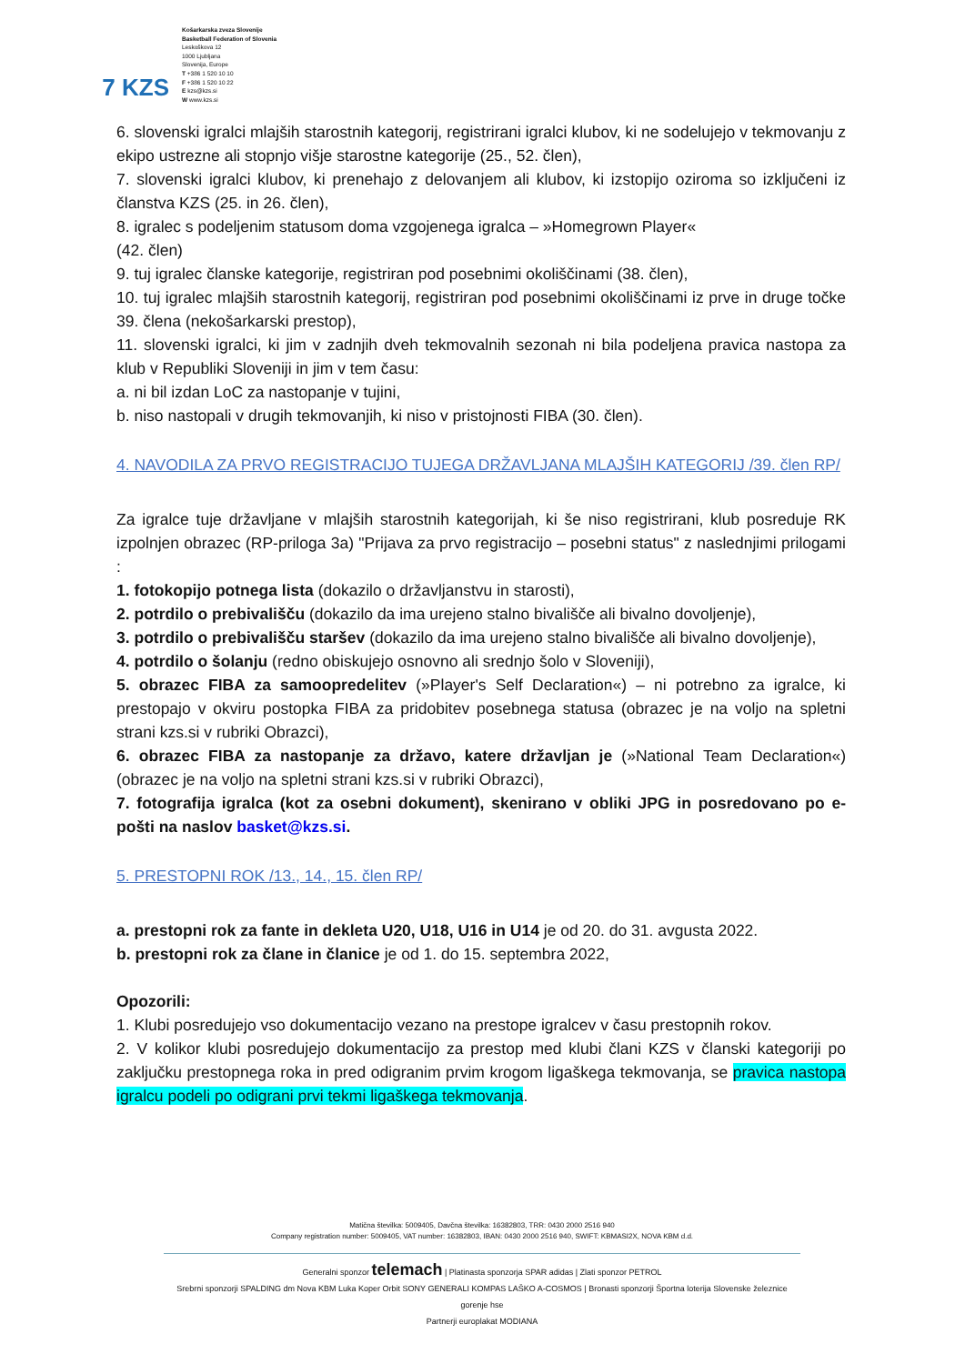7 KZS
Košarkarska zveza Slovenije
Basketball Federation of Slovenia
Leskoškova 12
1000 Ljubljana
Slovenija, Europe
T +386 1 520 10 10
F +386 1 520 10 22
E kzs@kzs.si
W www.kzs.si
6. slovenski igralci mlajših starostnih kategorij, registrirani igralci klubov, ki ne sodelujejo v tekmovanju z ekipo ustrezne ali stopnjo višje starostne kategorije (25., 52. člen),
7. slovenski igralci klubov, ki prenehajo z delovanjem ali klubov, ki izstopijo oziroma so izključeni iz članstva KZS (25. in 26. člen),
8. igralec s podeljenim statusom doma vzgojenega igralca – »Homegrown Player«
(42. člen)
9. tuj igralec članske kategorije, registriran pod posebnimi okoliščinami (38. člen),
10. tuj igralec mlajših starostnih kategorij, registriran pod posebnimi okoliščinami iz prve in druge točke 39. člena (nekošarkarski prestop),
11. slovenski igralci, ki jim v zadnjih dveh tekmovalnih sezonah ni bila podeljena pravica nastopa za klub v Republiki Sloveniji in jim v tem času:
a. ni bil izdan LoC za nastopanje v tujini,
b. niso nastopali v drugih tekmovanjih, ki niso v pristojnosti FIBA (30. člen).
4. NAVODILA ZA PRVO REGISTRACIJO TUJEGA DRŽAVLJANA MLAJŠIH KATEGORIJ /39. člen RP/
Za igralce tuje državljane v mlajših starostnih kategorijah, ki še niso registrirani, klub posreduje RK izpolnjen obrazec (RP-priloga 3a) "Prijava za prvo registracijo – posebni status" z naslednjimi prilogami :
1. fotokopijo potnega lista (dokazilo o državljanstvu in starosti),
2. potrdilo o prebivališču (dokazilo da ima urejeno stalno bivališče ali bivalno dovoljenje),
3. potrdilo o prebivališču staršev (dokazilo da ima urejeno stalno bivališče ali bivalno dovoljenje),
4. potrdilo o šolanju (redno obiskujejo osnovno ali srednjo šolo v Sloveniji),
5. obrazec FIBA za samoopredelitev (»Player's Self Declaration«) – ni potrebno za igralce, ki prestopajo v okviru postopka FIBA za pridobitev posebnega statusa (obrazec je na voljo na spletni strani kzs.si v rubriki Obrazci),
6. obrazec FIBA za nastopanje za državo, katere državljan je (»National Team Declaration«) (obrazec je na voljo na spletni strani kzs.si v rubriki Obrazci),
7. fotografija igralca (kot za osebni dokument), skenirano v obliki JPG in posredovano po e-pošti na naslov basket@kzs.si.
5. PRESTOPNI ROK /13., 14., 15. člen RP/
a. prestopni rok za fante in dekleta U20, U18, U16 in U14 je od 20. do 31. avgusta 2022.
b. prestopni rok za člane in članice je od 1. do 15. septembra 2022,
Opozorili:
1. Klubi posredujejo vso dokumentacijo vezano na prestope igralcev v času prestopnih rokov.
2. V kolikor klubi posredujejo dokumentacijo za prestop med klubi člani KZS v članski kategoriji po zaključku prestopnega roka in pred odigranim prvim krogom ligaškega tekmovanja, se pravica nastopa igralcu podeli po odigrani prvi tekmi ligaškega tekmovanja.
Matična številka: 5009405, Davčna številka: 16382803, TRR: 0430 2000 2516 940
Company registration number: 5009405, VAT number: 16382803, IBAN: 0430 2000 2516 940, SWIFT: KBMASI2X, NOVA KBM d.d.
Generalni sponzor telemach | Platinasta sponzorja SPAR adidas | Zlati sponzor PETROL
Srebrni sponzorji SPALDING dm Nova KBM Luka Koper Orbit SONY GENERALI KOMPAS LAŠKO A-COSMOS | Bronasti sponzorji Športna loterija Slovenske železnice gorenje hse
Partnerji europlakat MODIANA